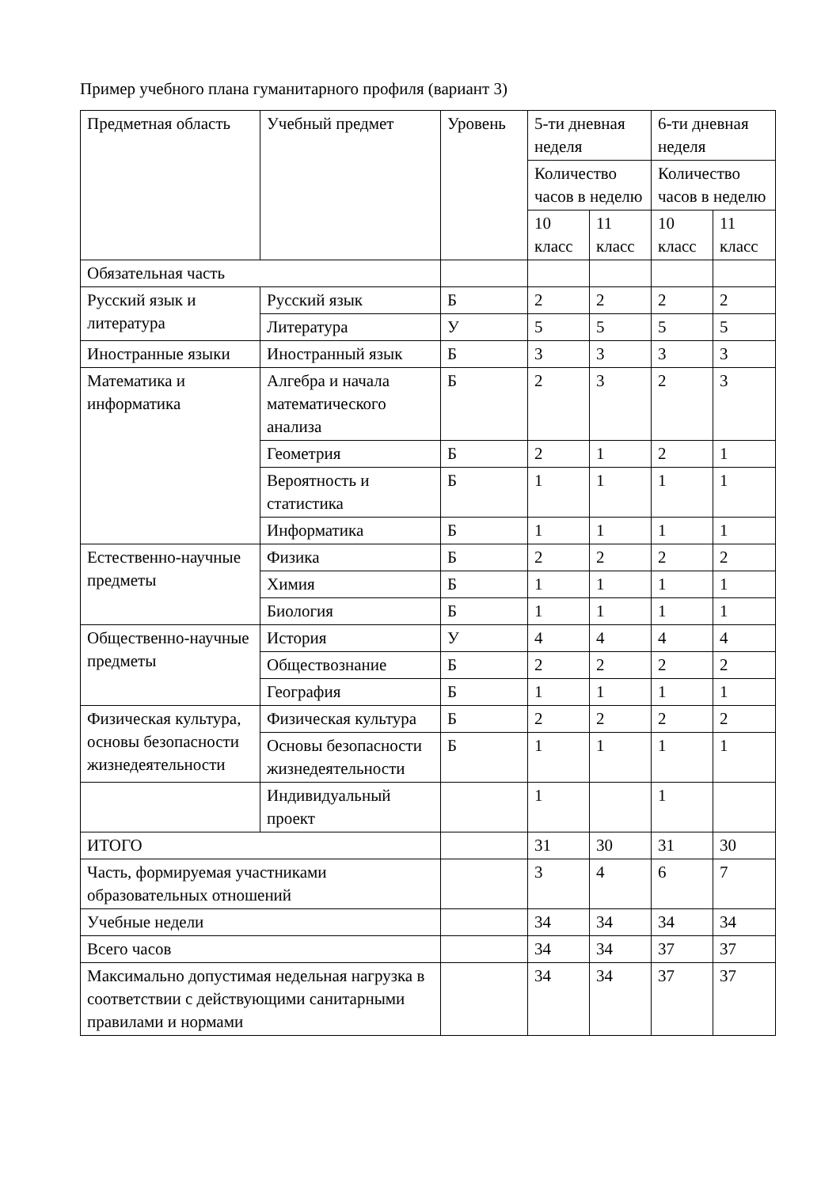Пример учебного плана гуманитарного профиля (вариант 3)
| Предметная область | Учебный предмет | Уровень | 5-ти дневная неделя | | 6-ти дневная неделя | |
| --- | --- | --- | --- | --- | --- | --- |
| | | | Количество часов в неделю | | Количество часов в неделю | |
| | | | 10 класс | 11 класс | 10 класс | 11 класс |
| Обязательная часть | | | | | | |
| Русский язык и литература | Русский язык | Б | 2 | 2 | 2 | 2 |
| | Литература | У | 5 | 5 | 5 | 5 |
| Иностранные языки | Иностранный язык | Б | 3 | 3 | 3 | 3 |
| Математика и информатика | Алгебра и начала математического анализа | Б | 2 | 3 | 2 | 3 |
| | Геометрия | Б | 2 | 1 | 2 | 1 |
| | Вероятность и статистика | Б | 1 | 1 | 1 | 1 |
| | Информатика | Б | 1 | 1 | 1 | 1 |
| Естественно-научные предметы | Физика | Б | 2 | 2 | 2 | 2 |
| | Химия | Б | 1 | 1 | 1 | 1 |
| | Биология | Б | 1 | 1 | 1 | 1 |
| Общественно-научные предметы | История | У | 4 | 4 | 4 | 4 |
| | Обществознание | Б | 2 | 2 | 2 | 2 |
| | География | Б | 1 | 1 | 1 | 1 |
| Физическая культура, основы безопасности жизнедеятельности | Физическая культура | Б | 2 | 2 | 2 | 2 |
| | Основы безопасности жизнедеятельности | Б | 1 | 1 | 1 | 1 |
| | Индивидуальный проект | | 1 | | 1 | |
| ИТОГО | | | 31 | 30 | 31 | 30 |
| Часть, формируемая участниками образовательных отношений | | | 3 | 4 | 6 | 7 |
| Учебные недели | | | 34 | 34 | 34 | 34 |
| Всего часов | | | 34 | 34 | 37 | 37 |
| Максимально допустимая недельная нагрузка в соответствии с действующими санитарными правилами и нормами | | | 34 | 34 | 37 | 37 |